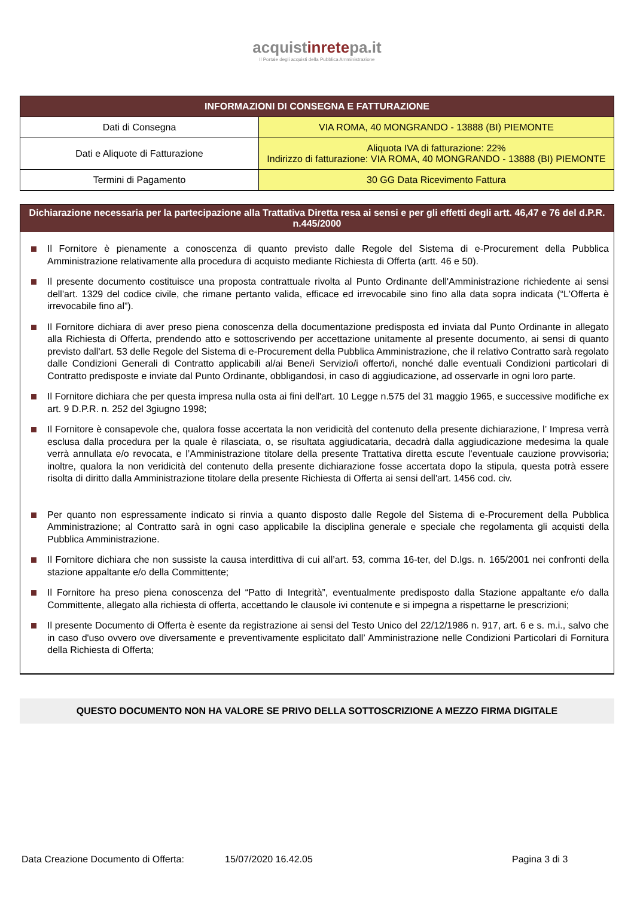acquistinretepa.it
Il Portale degli acquisti della Pubblica Amministrazione
| INFORMAZIONI DI CONSEGNA E FATTURAZIONE | |
| --- | --- |
| Dati di Consegna | VIA ROMA, 40 MONGRANDO - 13888 (BI) PIEMONTE |
| Dati e Aliquote di Fatturazione | Aliquota IVA di fatturazione: 22% Indirizzo di fatturazione: VIA ROMA, 40 MONGRANDO - 13888 (BI) PIEMONTE |
| Termini di Pagamento | 30 GG Data Ricevimento Fattura |
Dichiarazione necessaria per la partecipazione alla Trattativa Diretta resa ai sensi e per gli effetti degli artt. 46,47 e 76 del d.P.R. n.445/2000
Il Fornitore è pienamente a conoscenza di quanto previsto dalle Regole del Sistema di e-Procurement della Pubblica Amministrazione relativamente alla procedura di acquisto mediante Richiesta di Offerta (artt. 46 e 50).
Il presente documento costituisce una proposta contrattuale rivolta al Punto Ordinante dell'Amministrazione richiedente ai sensi dell'art. 1329 del codice civile, che rimane pertanto valida, efficace ed irrevocabile sino fino alla data sopra indicata (“L'Offerta è irrevocabile fino al”).
Il Fornitore dichiara di aver preso piena conoscenza della documentazione predisposta ed inviata dal Punto Ordinante in allegato alla Richiesta di Offerta, prendendo atto e sottoscrivendo per accettazione unitamente al presente documento, ai sensi di quanto previsto dall'art. 53 delle Regole del Sistema di e-Procurement della Pubblica Amministrazione, che il relativo Contratto sarà regolato dalle Condizioni Generali di Contratto applicabili al/ai Bene/i Servizio/i offerto/i, nonché dalle eventuali Condizioni particolari di Contratto predisposte e inviate dal Punto Ordinante, obbligandosi, in caso di aggiudicazione, ad osservarle in ogni loro parte.
Il Fornitore dichiara che per questa impresa nulla osta ai fini dell'art. 10 Legge n.575 del 31 maggio 1965, e successive modifiche ex art. 9 D.P.R. n. 252 del 3giugno 1998;
Il Fornitore è consapevole che, qualora fosse accertata la non veridicità del contenuto della presente dichiarazione, l’ Impresa verrà esclusa dalla procedura per la quale è rilasciata, o, se risultata aggiudicataria, decadrà dalla aggiudicazione medesima la quale verrà annullata e/o revocata, e l’Amministrazione titolare della presente Trattativa diretta escute l'eventuale cauzione provvisoria; inoltre, qualora la non veridicità del contenuto della presente dichiarazione fosse accertata dopo la stipula, questa potrà essere risolta di diritto dalla Amministrazione titolare della presente Richiesta di Offerta ai sensi dell'art. 1456 cod. civ.
Per quanto non espressamente indicato si rinvia a quanto disposto dalle Regole del Sistema di e-Procurement della Pubblica Amministrazione; al Contratto sarà in ogni caso applicabile la disciplina generale e speciale che regolamenta gli acquisti della Pubblica Amministrazione.
Il Fornitore dichiara che non sussiste la causa interdittiva di cui all’art. 53, comma 16-ter, del D.lgs. n. 165/2001 nei confronti della stazione appaltante e/o della Committente;
Il Fornitore ha preso piena conoscenza del “Patto di Integrità”, eventualmente predisposto dalla Stazione appaltante e/o dalla Committente, allegato alla richiesta di offerta, accettando le clausole ivi contenute e si impegna a rispettarne le prescrizioni;
Il presente Documento di Offerta è esente da registrazione ai sensi del Testo Unico del 22/12/1986 n. 917, art. 6 e s. m.i., salvo che in caso d'uso ovvero ove diversamente e preventivamente esplicitato dall’ Amministrazione nelle Condizioni Particolari di Fornitura della Richiesta di Offerta;
QUESTO DOCUMENTO NON HA VALORE SE PRIVO DELLA SOTTOSCRIZIONE A MEZZO FIRMA DIGITALE
Data Creazione Documento di Offerta: 15/07/2020 16.42.05 Pagina 3 di 3